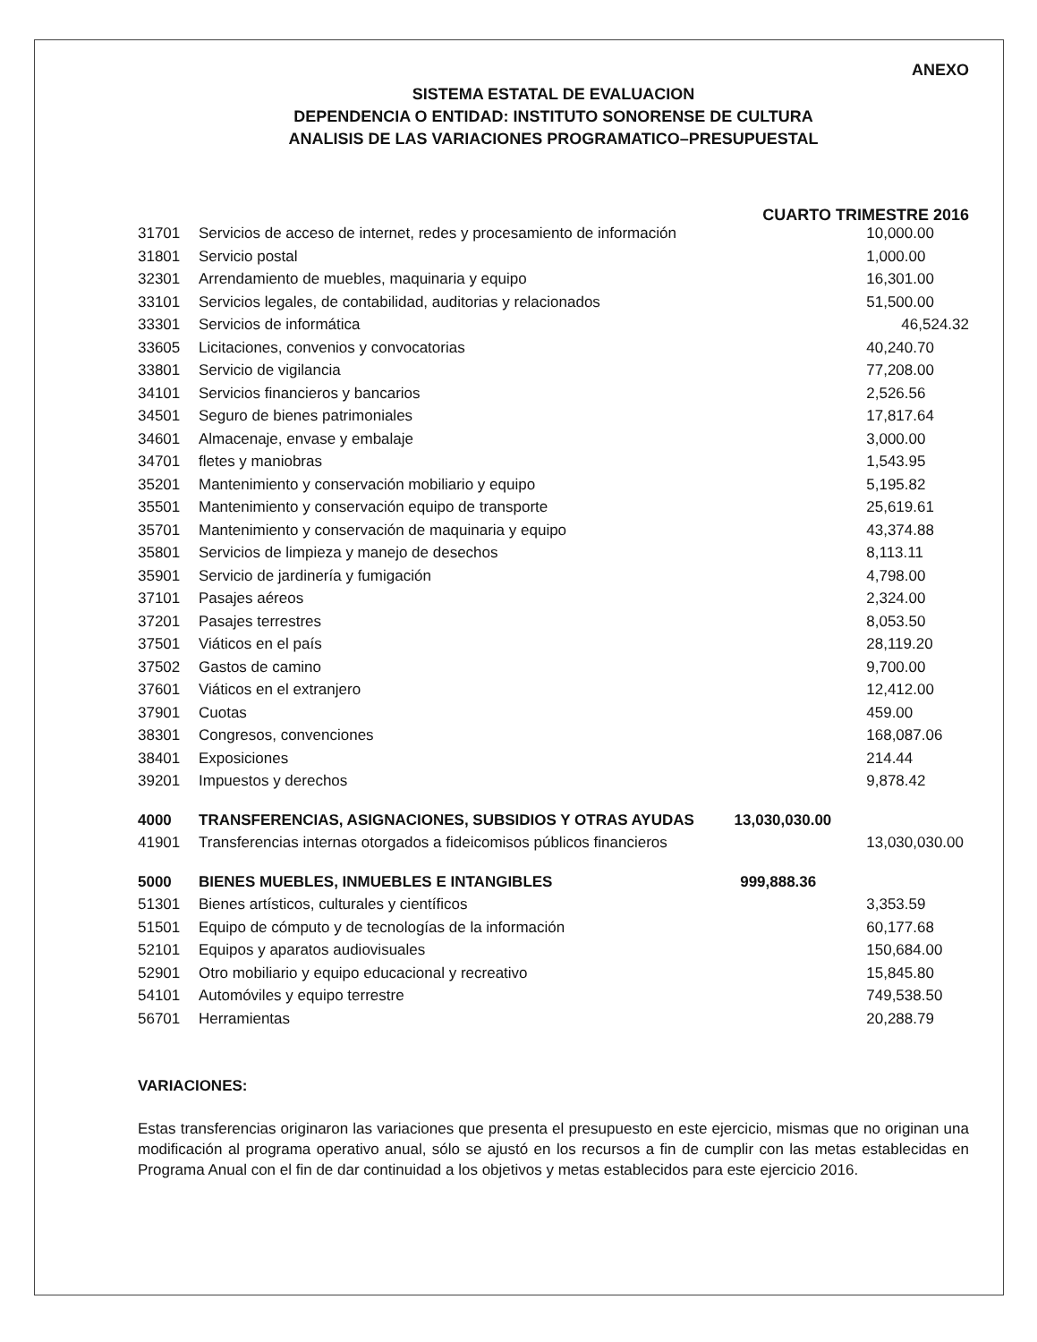ANEXO
SISTEMA ESTATAL DE EVALUACION
DEPENDENCIA O ENTIDAD: INSTITUTO SONORENSE DE CULTURA
ANALISIS DE LAS VARIACIONES PROGRAMATICO–PRESUPUESTAL
CUARTO TRIMESTRE 2016
| 31701 | Servicios de acceso de internet, redes y procesamiento de información | 10,000.00 |
| 31801 | Servicio postal | 1,000.00 |
| 32301 | Arrendamiento de muebles, maquinaria y equipo | 16,301.00 |
| 33101 | Servicios legales, de contabilidad, auditorias y relacionados | 51,500.00 |
| 33301 | Servicios de informática | 46,524.32 |
| 33605 | Licitaciones, convenios y convocatorias | 40,240.70 |
| 33801 | Servicio de vigilancia | 77,208.00 |
| 34101 | Servicios financieros y bancarios | 2,526.56 |
| 34501 | Seguro de bienes patrimoniales | 17,817.64 |
| 34601 | Almacenaje, envase y embalaje | 3,000.00 |
| 34701 | fletes y maniobras | 1,543.95 |
| 35201 | Mantenimiento y conservación mobiliario y equipo | 5,195.82 |
| 35501 | Mantenimiento y conservación equipo de transporte | 25,619.61 |
| 35701 | Mantenimiento y conservación de maquinaria y equipo | 43,374.88 |
| 35801 | Servicios de limpieza y manejo de desechos | 8,113.11 |
| 35901 | Servicio de jardinería y fumigación | 4,798.00 |
| 37101 | Pasajes aéreos | 2,324.00 |
| 37201 | Pasajes terrestres | 8,053.50 |
| 37501 | Viáticos en el país | 28,119.20 |
| 37502 | Gastos de camino | 9,700.00 |
| 37601 | Viáticos en el extranjero | 12,412.00 |
| 37901 | Cuotas | 459.00 |
| 38301 | Congresos, convenciones | 168,087.06 |
| 38401 | Exposiciones | 214.44 |
| 39201 | Impuestos y derechos | 9,878.42 |
| 4000 | TRANSFERENCIAS, ASIGNACIONES, SUBSIDIOS Y OTRAS AYUDAS 13,030,030.00 | |
| 41901 | Transferencias internas otorgados a fideicomisos públicos financieros | 13,030,030.00 |
| 5000 | BIENES MUEBLES, INMUEBLES E INTANGIBLES 999,888.36 | |
| 51301 | Bienes artísticos, culturales y científicos | 3,353.59 |
| 51501 | Equipo de cómputo y de tecnologías de la información | 60,177.68 |
| 52101 | Equipos y aparatos audiovisuales | 150,684.00 |
| 52901 | Otro mobiliario y equipo educacional y recreativo | 15,845.80 |
| 54101 | Automóviles y equipo terrestre | 749,538.50 |
| 56701 | Herramientas | 20,288.79 |
VARIACIONES:
Estas transferencias originaron las variaciones que presenta el presupuesto en este ejercicio, mismas que no originan una modificación al programa operativo anual, sólo se ajustó en los recursos a fin de cumplir con las metas establecidas en Programa Anual con el fin de dar continuidad a los objetivos y metas establecidos para este ejercicio 2016.